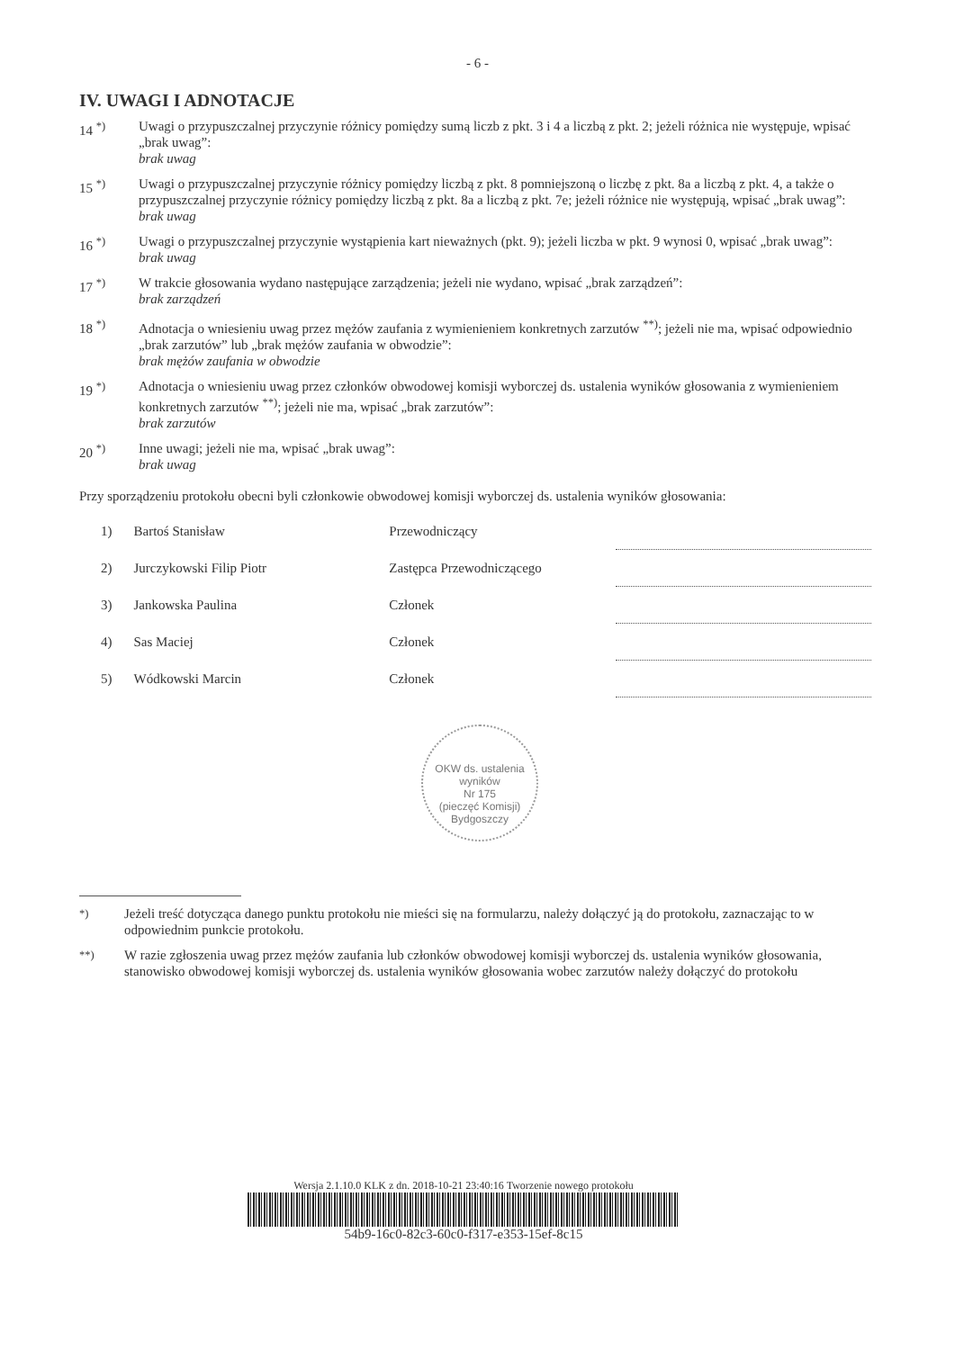- 6 -
IV. UWAGI I ADNOTACJE
14 <sup>*)</sup> Uwagi o przypuszczalnej przyczynie różnicy pomiędzy sumą liczb z pkt. 3 i 4 a liczbą z pkt. 2; jeżeli różnica nie występuje, wpisać „brak uwag”:
brak uwag
15 <sup>*)</sup> Uwagi o przypuszczalnej przyczynie różnicy pomiędzy liczbą z pkt. 8 pomniejszoną o liczbę z pkt. 8a a liczbą z pkt. 4, a także o przypuszczalnej przyczynie różnicy pomiędzy liczbą z pkt. 8a a liczbą z pkt. 7e; jeżeli różnice nie występują, wpisać „brak uwag”:
brak uwag
16 <sup>*)</sup> Uwagi o przypuszczalnej przyczynie wystąpienia kart nieważnych (pkt. 9); jeżeli liczba w pkt. 9 wynosi 0, wpisać „brak uwag”:
brak uwag
17 <sup>*)</sup> W trakcie głosowania wydano następujące zarządzenia; jeżeli nie wydano, wpisać „brak zarządzeń”:
brak zarządzeń
18 <sup>*)</sup> Adnotacja o wniesieniu uwag przez mężów zaufania z wymienieniem konkretnych zarzutów <sup>**)</sup>; jeżeli nie ma, wpisać odpowiednio „brak zarzutów” lub „brak mężów zaufania w obwodzie”:
brak mężów zaufania w obwodzie
19 <sup>*)</sup> Adnotacja o wniesieniu uwag przez członków obwodowej komisji wyborczej ds. ustalenia wyników głosowania z wymienieniem konkretnych zarzutów <sup>**)</sup>; jeżeli nie ma, wpisać „brak zarzutów”:
brak zarzutów
20 <sup>*)</sup> Inne uwagi; jeżeli nie ma, wpisać „brak uwag”:
brak uwag
Przy sporządzeniu protokołu obecni byli członkowie obwodowej komisji wyborczej ds. ustalenia wyników głosowania:
| 1) | Bartoś Stanisław | Przewodniczący | |
| 2) | Jurczykowski Filip Piotr | Zastępca Przewodniczącego | |
| 3) | Jankowska Paulina | Członek | |
| 4) | Sas Maciej | Członek | |
| 5) | Wódkowski Marcin | Członek | |
OKW ds. ustalenia wyników
Nr 175
(pieczęć Komisji)
Bydgoszczy
<sup>*)</sup> Jeżeli treść dotycząca danego punktu protokołu nie mieści się na formularzu, należy dołączyć ją do protokołu, zaznaczając to w odpowiednim punkcie protokołu.
<sup>**)</sup> W razie zgłoszenia uwag przez mężów zaufania lub członków obwodowej komisji wyborczej ds. ustalenia wyników głosowania, stanowisko obwodowej komisji wyborczej ds. ustalenia wyników głosowania wobec zarzutów należy dołączyć do protokołu
Wersja 2.1.10.0 KLK z dn. 2018-10-21 23:40:16 Tworzenie nowego protokołu
54b9-16c0-82c3-60c0-f317-e353-15ef-8c15